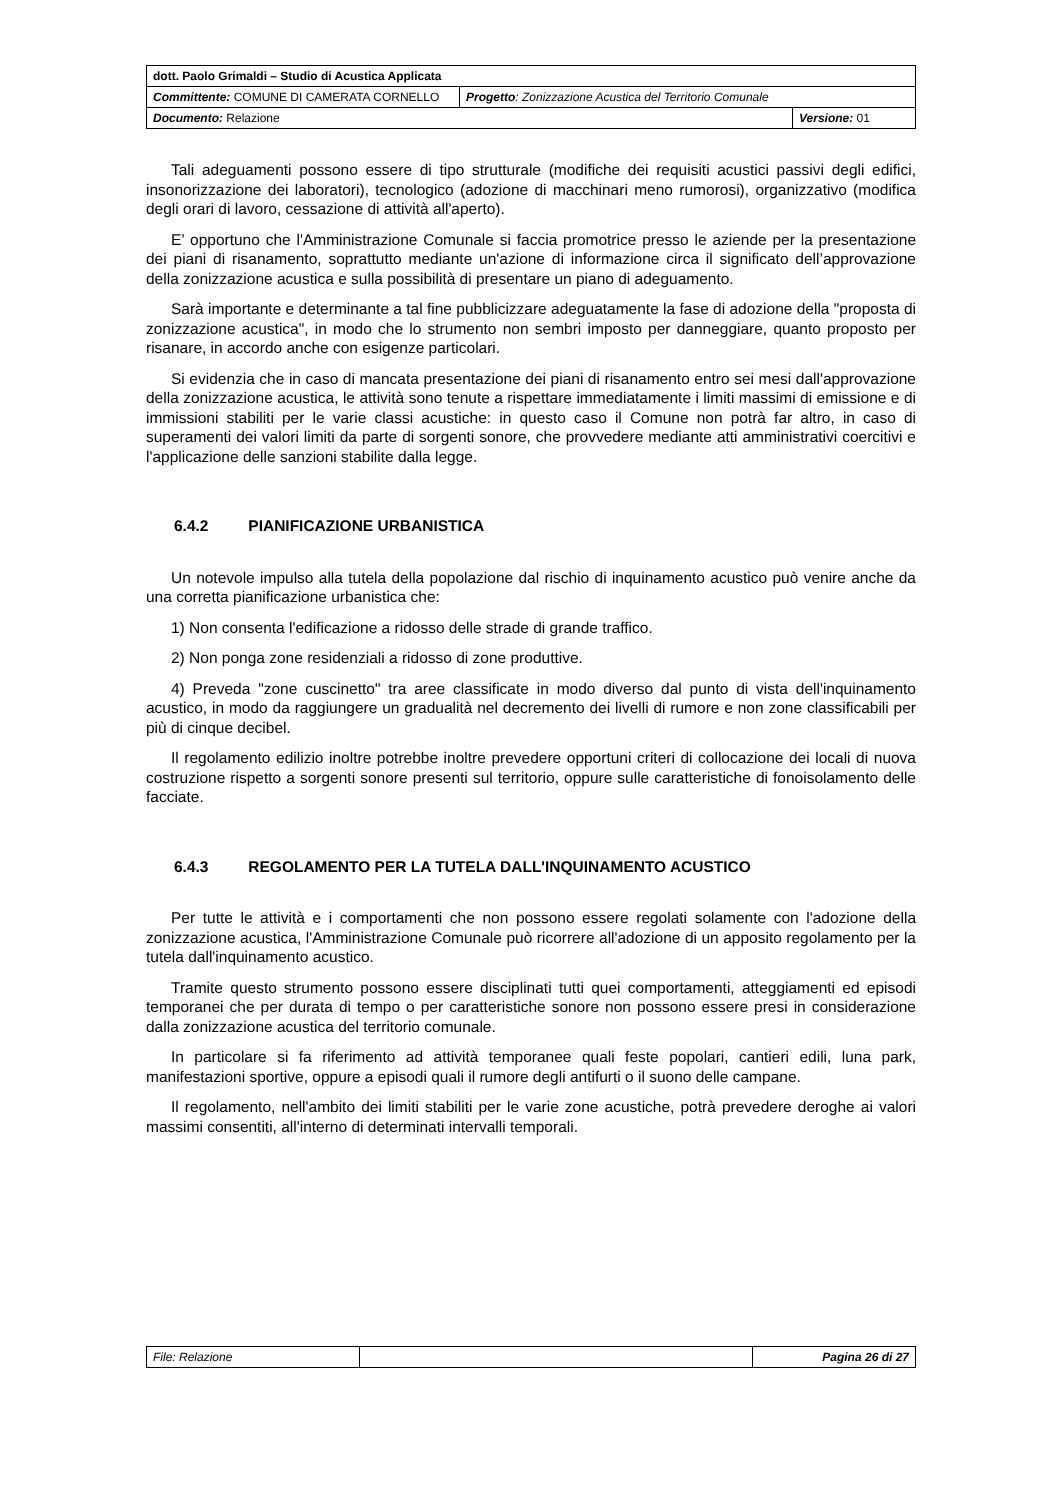| dott. Paolo Grimaldi – Studio di Acustica Applicata | | |
| Committente: COMUNE DI CAMERATA CORNELLO | Progetto : Zonizzazione Acustica del Territorio Comunale | |
| Documento: Relazione | | Versione: 01 |
Tali adeguamenti possono essere di tipo strutturale (modifiche dei requisiti acustici passivi degli edifici, insonorizzazione dei laboratori), tecnologico (adozione di macchinari meno rumorosi), organizzativo (modifica degli orari di lavoro, cessazione di attività all'aperto).
E’ opportuno che l'Amministrazione Comunale si faccia promotrice presso le aziende per la presentazione dei piani di risanamento, soprattutto mediante un'azione di informazione circa il significato dell’approvazione della zonizzazione acustica e sulla possibilità di presentare un piano di adeguamento.
Sarà importante e determinante a tal fine pubblicizzare adeguatamente la fase di adozione della "proposta di zonizzazione acustica", in modo che lo strumento non sembri imposto per danneggiare, quanto proposto per risanare, in accordo anche con esigenze particolari.
Si evidenzia che in caso di mancata presentazione dei piani di risanamento entro sei mesi dall'approvazione della zonizzazione acustica, le attività sono tenute a rispettare immediatamente i limiti massimi di emissione e di immissioni stabiliti per le varie classi acustiche: in questo caso il Comune non potrà far altro, in caso di superamenti dei valori limiti da parte di sorgenti sonore, che provvedere mediante atti amministrativi coercitivi e l'applicazione delle sanzioni stabilite dalla legge.
6.4.2 PIANIFICAZIONE URBANISTICA
Un notevole impulso alla tutela della popolazione dal rischio di inquinamento acustico può venire anche da una corretta pianificazione urbanistica che:
1) Non consenta l'edificazione a ridosso delle strade di grande traffico.
2) Non ponga zone residenziali a ridosso di zone produttive.
4) Preveda "zone cuscinetto" tra aree classificate in modo diverso dal punto di vista dell'inquinamento acustico, in modo da raggiungere un gradualità nel decremento dei livelli di rumore e non zone classificabili per più di cinque decibel.
Il regolamento edilizio inoltre potrebbe inoltre prevedere opportuni criteri di collocazione dei locali di nuova costruzione rispetto a sorgenti sonore presenti sul territorio, oppure sulle caratteristiche di fonoisolamento delle facciate.
6.4.3 REGOLAMENTO PER LA TUTELA DALL'INQUINAMENTO ACUSTICO
Per tutte le attività e i comportamenti che non possono essere regolati solamente con l'adozione della zonizzazione acustica, l'Amministrazione Comunale può ricorrere all'adozione di un apposito regolamento per la tutela dall'inquinamento acustico.
Tramite questo strumento possono essere disciplinati tutti quei comportamenti, atteggiamenti ed episodi temporanei che per durata di tempo o per caratteristiche sonore non possono essere presi in considerazione dalla zonizzazione acustica del territorio comunale.
In particolare si fa riferimento ad attività temporanee quali feste popolari, cantieri edili, luna park, manifestazioni sportive, oppure a episodi quali il rumore degli antifurti o il suono delle campane.
Il regolamento, nell'ambito dei limiti stabiliti per le varie zone acustiche, potrà prevedere deroghe ai valori massimi consentiti, all'interno di determinati intervalli temporali.
| File: Relazione | | Pagina 26 di 27 |